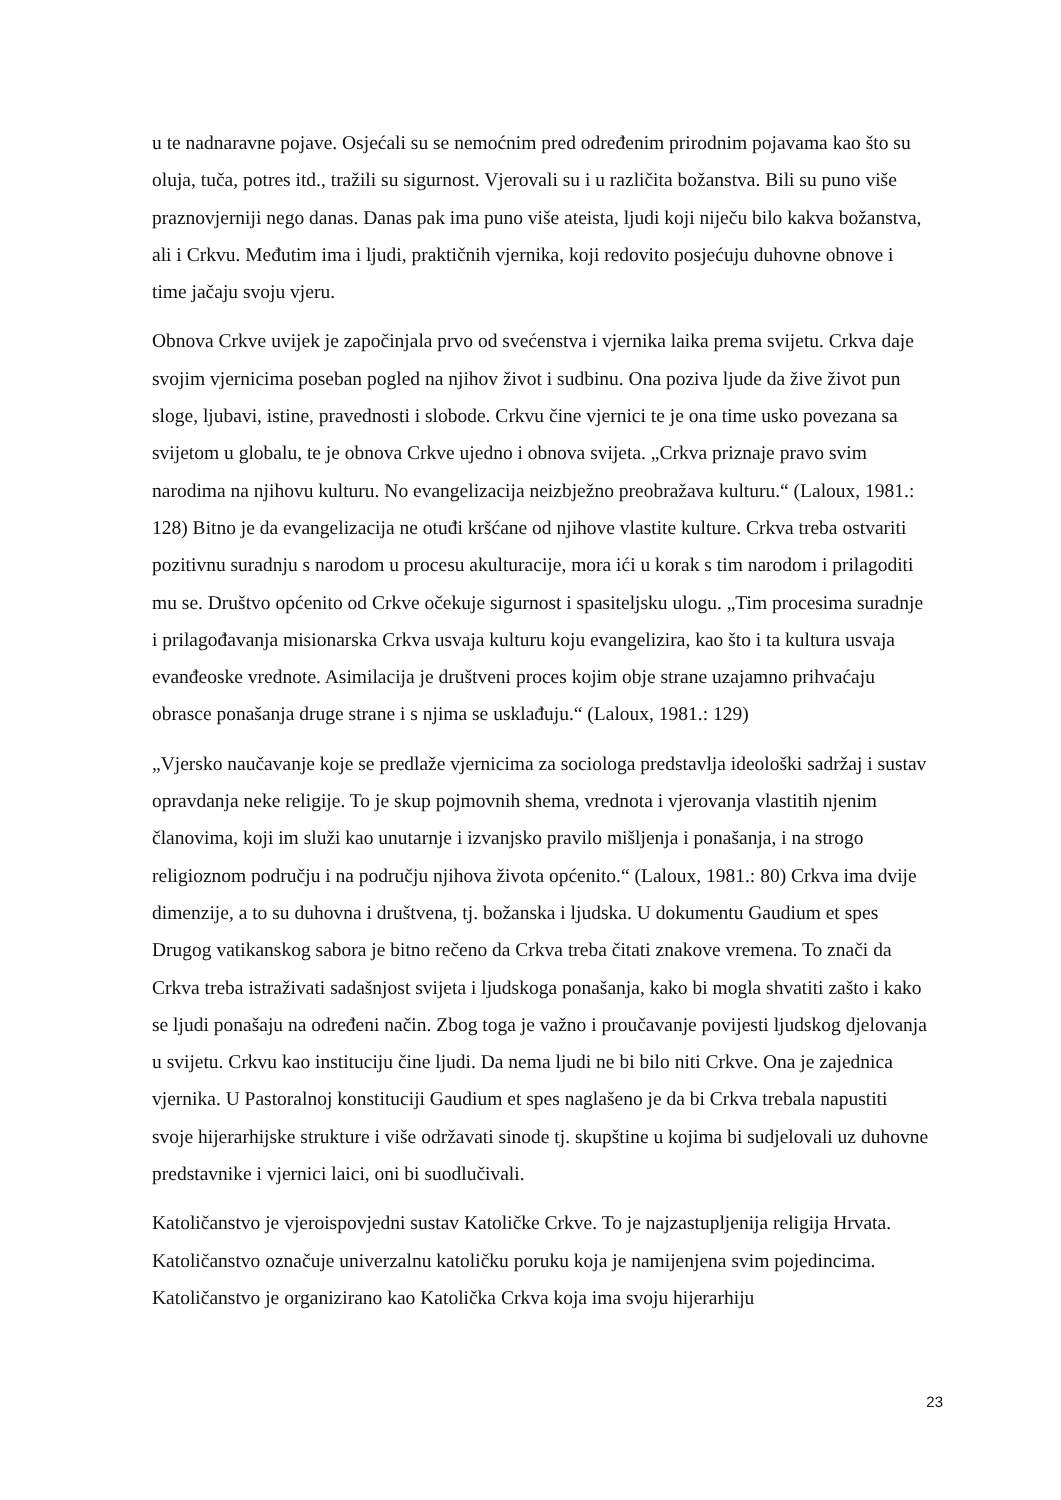u te nadnaravne pojave. Osjećali su se nemoćnim pred određenim prirodnim pojavama kao što su oluja, tuča, potres itd., tražili su sigurnost. Vjerovali su i u različita božanstva. Bili su puno više praznovjerniji nego danas. Danas pak ima puno više ateista, ljudi koji niječu bilo kakva božanstva, ali i Crkvu. Međutim ima i ljudi, praktičnih vjernika, koji redovito posjećuju duhovne obnove i time jačaju svoju vjeru.
Obnova Crkve uvijek je započinjala prvo od svećenstva i vjernika laika prema svijetu. Crkva daje svojim vjernicima poseban pogled na njihov život i sudbinu. Ona poziva ljude da žive život pun sloge, ljubavi, istine, pravednosti i slobode. Crkvu čine vjernici te je ona time usko povezana sa svijetom u globalu, te je obnova Crkve ujedno i obnova svijeta. „Crkva priznaje pravo svim narodima na njihovu kulturu. No evangelizacija neizbježno preobražava kulturu.“ (Laloux, 1981.: 128) Bitno je da evangelizacija ne otuđi kršćane od njihove vlastite kulture. Crkva treba ostvariti pozitivnu suradnju s narodom u procesu akulturacije, mora ići u korak s tim narodom i prilagoditi mu se. Društvo općenito od Crkve očekuje sigurnost i spasiteljsku ulogu. „Tim procesima suradnje i prilagođavanja misionarska Crkva usvaja kulturu koju evangelizira, kao što i ta kultura usvaja evanđeoske vrednote. Asimilacija je društveni proces kojim obje strane uzajamno prihvaćaju obrasce ponašanja druge strane i s njima se usklađuju.“ (Laloux, 1981.: 129)
„Vjersko naučavanje koje se predlaže vjernicima za sociologa predstavlja ideološki sadržaj i sustav opravdanja neke religije. To je skup pojmovnih shema, vrednota i vjerovanja vlastitih njenim članovima, koji im služi kao unutarnje i izvanjsko pravilo mišljenja i ponašanja, i na strogo religioznom području i na području njihova života općenito.“ (Laloux, 1981.: 80) Crkva ima dvije dimenzije, a to su duhovna i društvena, tj. božanska i ljudska. U dokumentu Gaudium et spes Drugog vatikanskog sabora je bitno rečeno da Crkva treba čitati znakove vremena. To znači da Crkva treba istraživati sadašnjost svijeta i ljudskoga ponašanja, kako bi mogla shvatiti zašto i kako se ljudi ponašaju na određeni način. Zbog toga je važno i proučavanje povijesti ljudskog djelovanja u svijetu. Crkvu kao instituciju čine ljudi. Da nema ljudi ne bi bilo niti Crkve. Ona je zajednica vjernika. U Pastoralnoj konstituciji Gaudium et spes naglašeno je da bi Crkva trebala napustiti svoje hijerarhijske strukture i više održavati sinode tj. skupštine u kojima bi sudjelovali uz duhovne predstavnike i vjernici laici, oni bi suodlučivali.
Katoličanstvo je vjeroispovjedni sustav Katoličke Crkve. To je najzastupljenija religija Hrvata. Katoličanstvo označuje univerzalnu katoličku poruku koja je namijenjena svim pojedincima. Katoličanstvo je organizirano kao Katolička Crkva koja ima svoju hijerarhiju
23